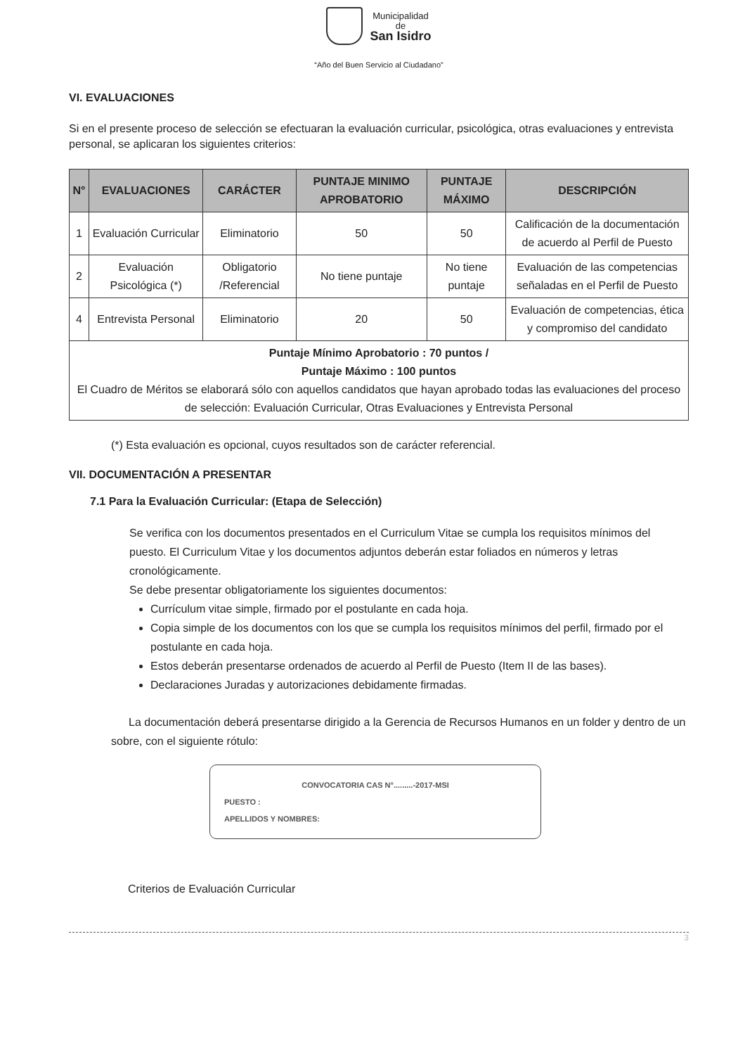Municipalidad
de
San Isidro
“Año del Buen Servicio al Ciudadano”
VI. EVALUACIONES
Si en el presente proceso de selección se efectuaran la evaluación curricular, psicológica, otras evaluaciones y entrevista personal, se aplicaran los siguientes criterios:
| N° | EVALUACIONES | CARÁCTER | PUNTAJE MINIMO APROBATORIO | PUNTAJE MÁXIMO | DESCRIPCIÓN |
| --- | --- | --- | --- | --- | --- |
| 1 | Evaluación Curricular | Eliminatorio | 50 | 50 | Calificación de la documentación de acuerdo al Perfil de Puesto |
| 2 | Evaluación Psicológica (*) | Obligatorio /Referencial | No tiene puntaje | No tiene puntaje | Evaluación de las competencias señaladas en el Perfil de Puesto |
| 4 | Entrevista Personal | Eliminatorio | 20 | 50 | Evaluación de competencias, ética y compromiso del candidato |
| Puntaje Mínimo Aprobatorio : 70 puntos / Puntaje Máximo : 100 puntos El Cuadro de Méritos se elaborará sólo con aquellos candidatos que hayan aprobado todas las evaluaciones del proceso de selección: Evaluación Curricular, Otras Evaluaciones y Entrevista Personal | | | | | |
(*) Esta evaluación es opcional, cuyos resultados son de carácter referencial.
VII. DOCUMENTACIÓN A PRESENTAR
7.1 Para la Evaluación Curricular: (Etapa de Selección)
Se verifica con los documentos presentados en el Curriculum Vitae se cumpla los requisitos mínimos del puesto. El Curriculum Vitae y los documentos adjuntos deberán estar foliados en números y letras cronológicamente.
Se debe presentar obligatoriamente los siguientes documentos:
Currículum vitae simple, firmado por el postulante en cada hoja.
Copia simple de los documentos con los que se cumpla los requisitos mínimos del perfil, firmado por el postulante en cada hoja.
Estos deberán presentarse ordenados de acuerdo al Perfil de Puesto (Item II de las bases).
Declaraciones Juradas y autorizaciones debidamente firmadas.
La documentación deberá presentarse dirigido a la Gerencia de Recursos Humanos en un folder y dentro de un sobre, con el siguiente rótulo:
CONVOCATORIA CAS N°.........-2017-MSI
PUESTO :
APELLIDOS Y NOMBRES:
Criterios de Evaluación Curricular
3